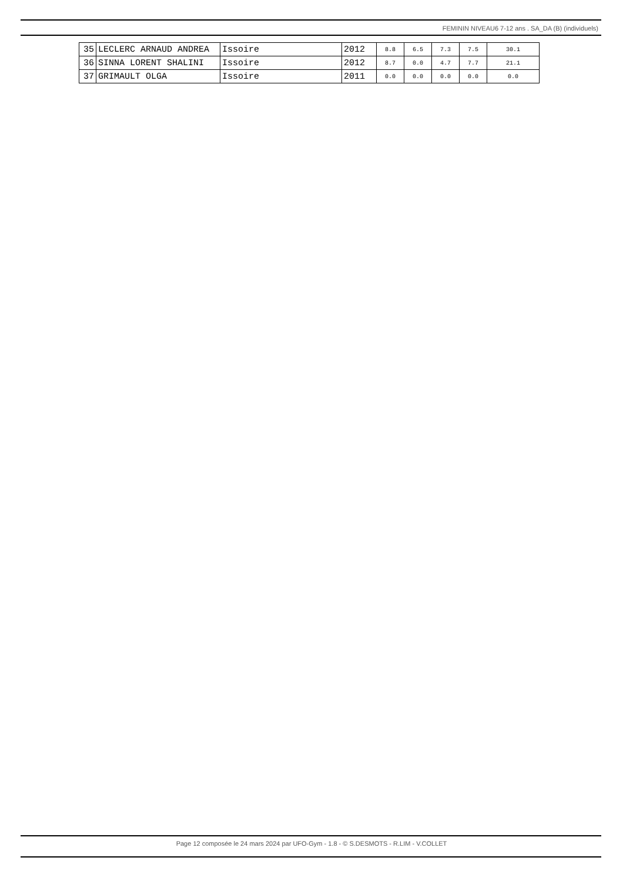FEMININ NIVEAU6 7-12 ans . SA_DA (B) (individuels)
| 35 | LECLERC ARNAUD ANDREA | Issoire | 2012 | 8.8 | 6.5 | 7.3 | 7.5 | 30.1 |
| 36 | SINNA LORENT SHALINI | Issoire | 2012 | 8.7 | 0.0 | 4.7 | 7.7 | 21.1 |
| 37 | GRIMAULT OLGA | Issoire | 2011 | 0.0 | 0.0 | 0.0 | 0.0 | 0.0 |
Page 12 composée le 24 mars 2024 par UFO-Gym - 1.8 - © S.DESMOTS - R.LIM - V.COLLET